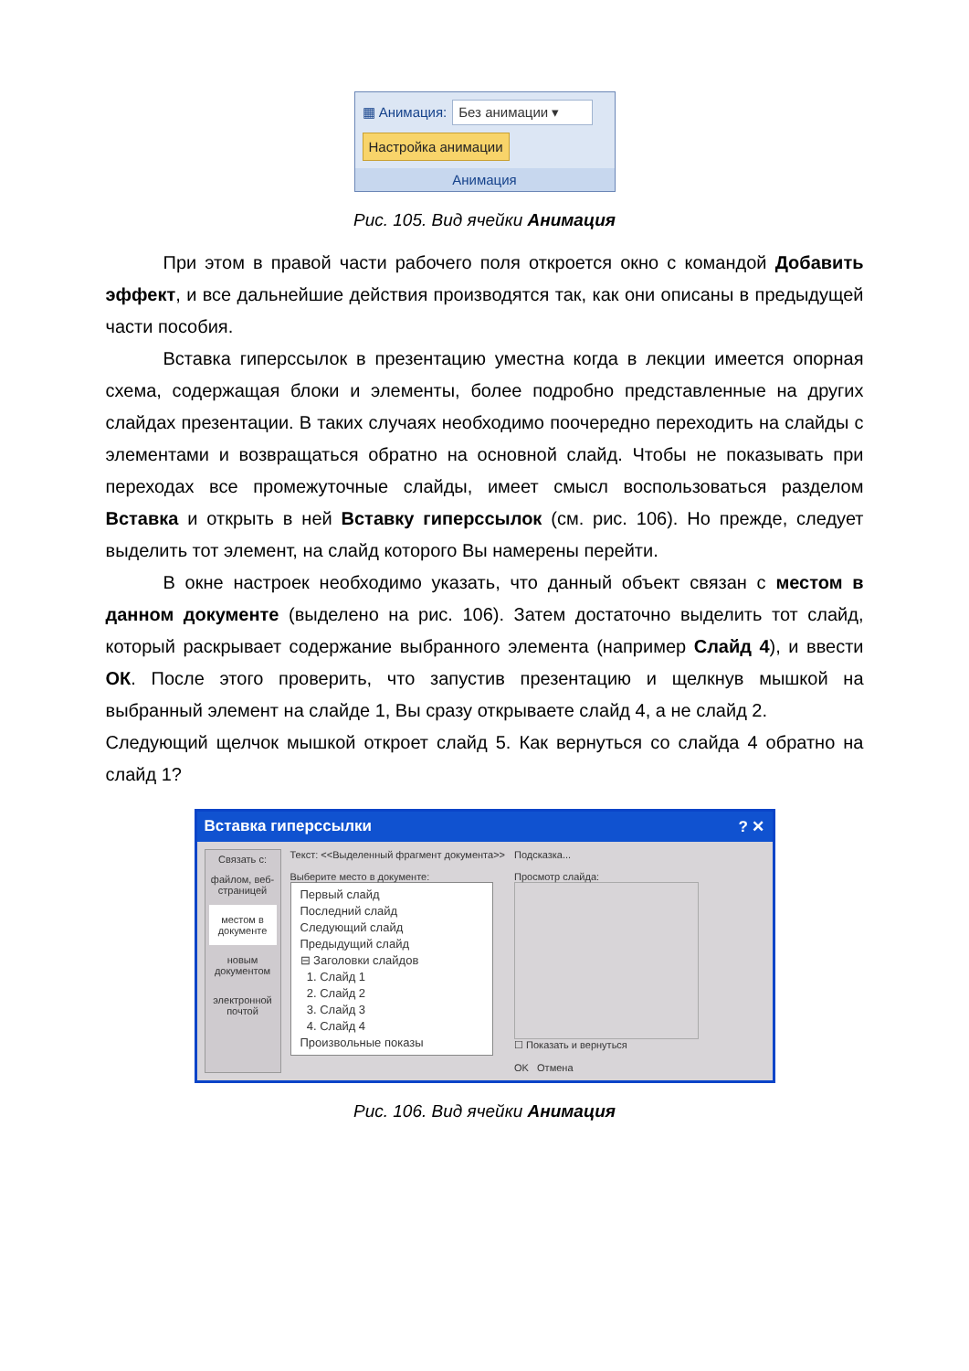▦ Анимация: Без анимации ▾
Настройка анимации
Анимация
Рис. 105. Вид ячейки Анимация
При этом в правой части рабочего поля откроется окно с командой Добавить эффект, и все дальнейшие действия производятся так, как они описаны в предыдущей части пособия.
Вставка гиперссылок в презентацию уместна когда в лекции имеется опорная схема, содержащая блоки и элементы, более подробно представленные на других слайдах презентации. В таких случаях необходимо поочередно переходить на слайды с элементами и возвращаться обратно на основной слайд. Чтобы не показывать при переходах все промежуточные слайды, имеет смысл воспользоваться разделом Вставка и открыть в ней Вставку гиперссылок (см. рис. 106). Но прежде, следует выделить тот элемент, на слайд которого Вы намерены перейти.
В окне настроек необходимо указать, что данный объект связан с местом в данном документе (выделено на рис. 106). Затем достаточно выделить тот слайд, который раскрывает содержание выбранного элемента (например Слайд 4), и ввести ОК. После этого проверить, что запустив презентацию и щелкнув мышкой на выбранный элемент на слайде 1, Вы сразу открываете слайд 4, а не слайд 2.
Следующий щелчок мышкой откроет слайд 5. Как вернуться со слайда 4 обратно на слайд 1?
Вставка гиперссылки? ✕
Связать с:
файлом, веб-страницей
местом в документе
новым документом
электронной почтой
Текст: <<Выделенный фрагмент документа>>
Выберите место в документе:
Первый слайд
Последний слайд
Следующий слайд
Предыдущий слайд
⊟ Заголовки слайдов
1. Слайд 1
2. Слайд 2
3. Слайд 3
4. Слайд 4
Произвольные показы
Подсказка...
Просмотр слайда:
☐ Показать и вернуться
OK Отмена
Рис. 106. Вид ячейки Анимация